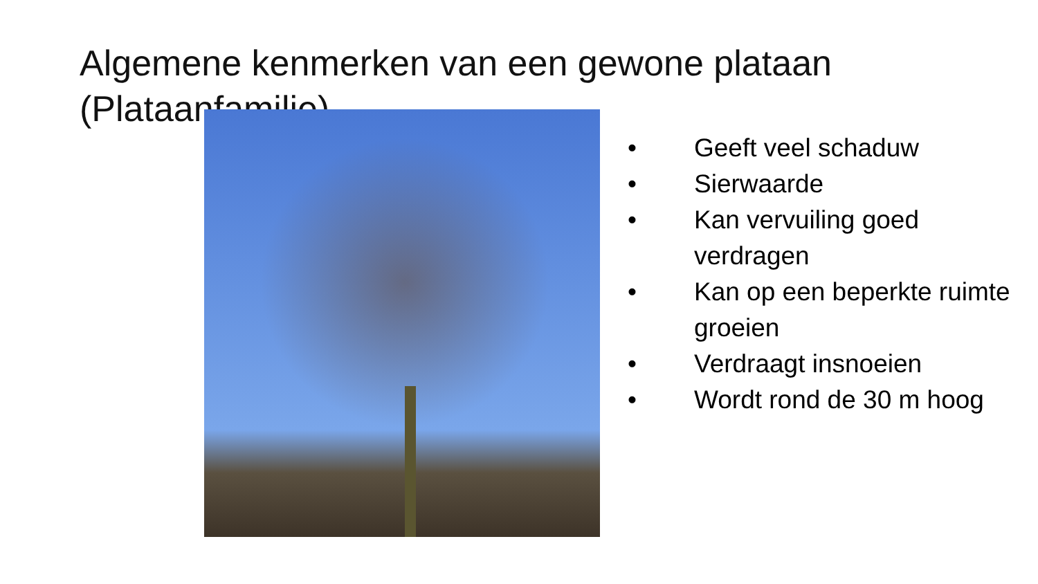Algemene kenmerken van een gewone plataan (Plataanfamilie)
• Geeft veel schaduw
• Sierwaarde
• Kan vervuiling goed
verdragen
• Kan op een beperkte ruimte
groeien
• Verdraagt insnoeien
• Wordt rond de 30 m hoog